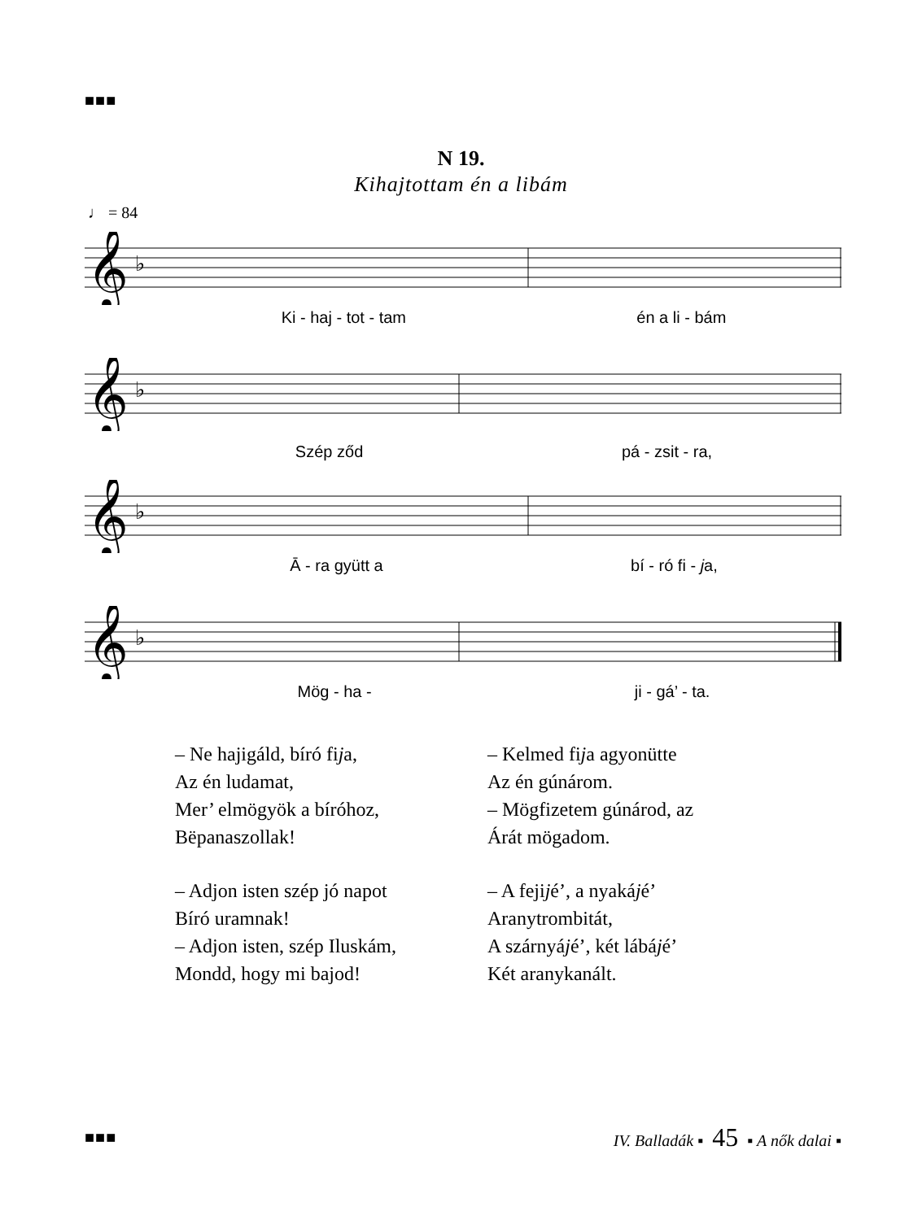■■■
N 19.
Kihajtottam én a libám
♩ = 84
𝄞
♭
Ki - haj - tot - tam én a li - bám
𝄞
♭
Szép ződ pá - zsit - ra,
𝄞
♭
Ā - ra gyütt a bí - ró fi - ja,
𝄞
♭
Mög - ha - ji - gá’ - ta.
– Ne hajigáld, bíró fija,
Az én ludamat,
Mer’ elmögyök a bíróhoz,
Bëpanaszollak!
– Adjon isten szép jó napot
Bíró uramnak!
– Adjon isten, szép Iluskám,
Mondd, hogy mi bajod!
– Kelmed fija agyonütte
Az én gúnárom.
– Mögfizetem gúnárod, az
Árát mögadom.
– A fejijé’, a nyakájé’
Aranytrombitát,
A szárnyájé’, két lábájé’
Két aranykanált.
■■■ IV. Balladák ▪ 45 ▪ A nők dalai ▪